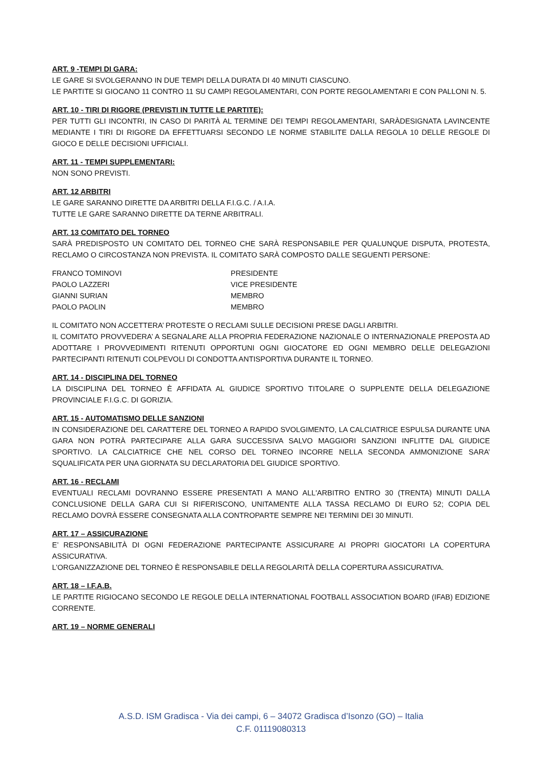ART. 9 -TEMPI DI GARA:
LE GARE SI SVOLGERANNO IN DUE TEMPI DELLA DURATA DI 40 MINUTI CIASCUNO.
LE PARTITE SI GIOCANO 11 CONTRO 11 SU CAMPI REGOLAMENTARI, CON PORTE REGOLAMENTARI E CON PALLONI N. 5.
ART. 10 - TIRI DI RIGORE (PREVISTI IN TUTTE LE PARTITE):
PER TUTTI GLI INCONTRI, IN CASO DI PARITÀ AL TERMINE DEI TEMPI REGOLAMENTARI, SARÀDESIGNATA LAVINCENTE MEDIANTE I TIRI DI RIGORE DA EFFETTUARSI SECONDO LE NORME STABILITE DALLA REGOLA 10 DELLE REGOLE DI GIOCO E DELLE DECISIONI UFFICIALI.
ART. 11 - TEMPI SUPPLEMENTARI:
NON SONO PREVISTI.
ART. 12 ARBITRI
LE GARE SARANNO DIRETTE DA ARBITRI DELLA F.I.G.C. / A.I.A.
TUTTE LE GARE SARANNO DIRETTE DA TERNE ARBITRALI.
ART. 13 COMITATO DEL TORNEO
SARÀ PREDISPOSTO UN COMITATO DEL TORNEO CHE SARÀ RESPONSABILE PER QUALUNQUE DISPUTA, PROTESTA, RECLAMO O CIRCOSTANZA NON PREVISTA. IL COMITATO SARÀ COMPOSTO DALLE SEGUENTI PERSONE:
| FRANCO TOMINOVI | PRESIDENTE |
| PAOLO LAZZERI | VICE PRESIDENTE |
| GIANNI SURIAN | MEMBRO |
| PAOLO PAOLIN | MEMBRO |
IL COMITATO NON ACCETTERA’ PROTESTE O RECLAMI SULLE DECISIONI PRESE DAGLI ARBITRI.
IL COMITATO PROVVEDERA’ A SEGNALARE ALLA PROPRIA FEDERAZIONE NAZIONALE O INTERNAZIONALE PREPOSTA AD ADOTTARE I PROVVEDIMENTI RITENUTI OPPORTUNI OGNI GIOCATORE ED OGNI MEMBRO DELLE DELEGAZIONI PARTECIPANTI RITENUTI COLPEVOLI DI CONDOTTA ANTISPORTIVA DURANTE IL TORNEO.
ART. 14 - DISCIPLINA DEL TORNEO
LA DISCIPLINA DEL TORNEO È AFFIDATA AL GIUDICE SPORTIVO TITOLARE O SUPPLENTE DELLA DELEGAZIONE PROVINCIALE F.I.G.C. DI GORIZIA.
ART. 15 - AUTOMATISMO DELLE SANZIONI
IN CONSIDERAZIONE DEL CARATTERE DEL TORNEO A RAPIDO SVOLGIMENTO, LA CALCIATRICE ESPULSA DURANTE UNA GARA NON POTRÀ PARTECIPARE ALLA GARA SUCCESSIVA SALVO MAGGIORI SANZIONI INFLITTE DAL GIUDICE SPORTIVO. LA CALCIATRICE CHE NEL CORSO DEL TORNEO INCORRE NELLA SECONDA AMMONIZIONE SARA’ SQUALIFICATA PER UNA GIORNATA SU DECLARATORIA DEL GIUDICE SPORTIVO.
ART. 16 - RECLAMI
EVENTUALI RECLAMI DOVRANNO ESSERE PRESENTATI A MANO ALL'ARBITRO ENTRO 30 (TRENTA) MINUTI DALLA CONCLUSIONE DELLA GARA CUI SI RIFERISCONO, UNITAMENTE ALLA TASSA RECLAMO DI EURO 52; COPIA DEL RECLAMO DOVRÀ ESSERE CONSEGNATA ALLA CONTROPARTE SEMPRE NEI TERMINI DEI 30 MINUTI.
ART. 17 – ASSICURAZIONE
E’ RESPONSABILITÀ DI OGNI FEDERAZIONE PARTECIPANTE ASSICURARE AI PROPRI GIOCATORI LA COPERTURA ASSICURATIVA.
L’ORGANIZZAZIONE DEL TORNEO È RESPONSABILE DELLA REGOLARITÀ DELLA COPERTURA ASSICURATIVA.
ART. 18 – I.F.A.B.
LE PARTITE RIGIOCANO SECONDO LE REGOLE DELLA INTERNATIONAL FOOTBALL ASSOCIATION BOARD (IFAB) EDIZIONE CORRENTE.
ART. 19 – NORME GENERALI
A.S.D. ISM Gradisca - Via dei campi, 6 – 34072 Gradisca d’Isonzo (GO) – Italia
C.F. 01119080313